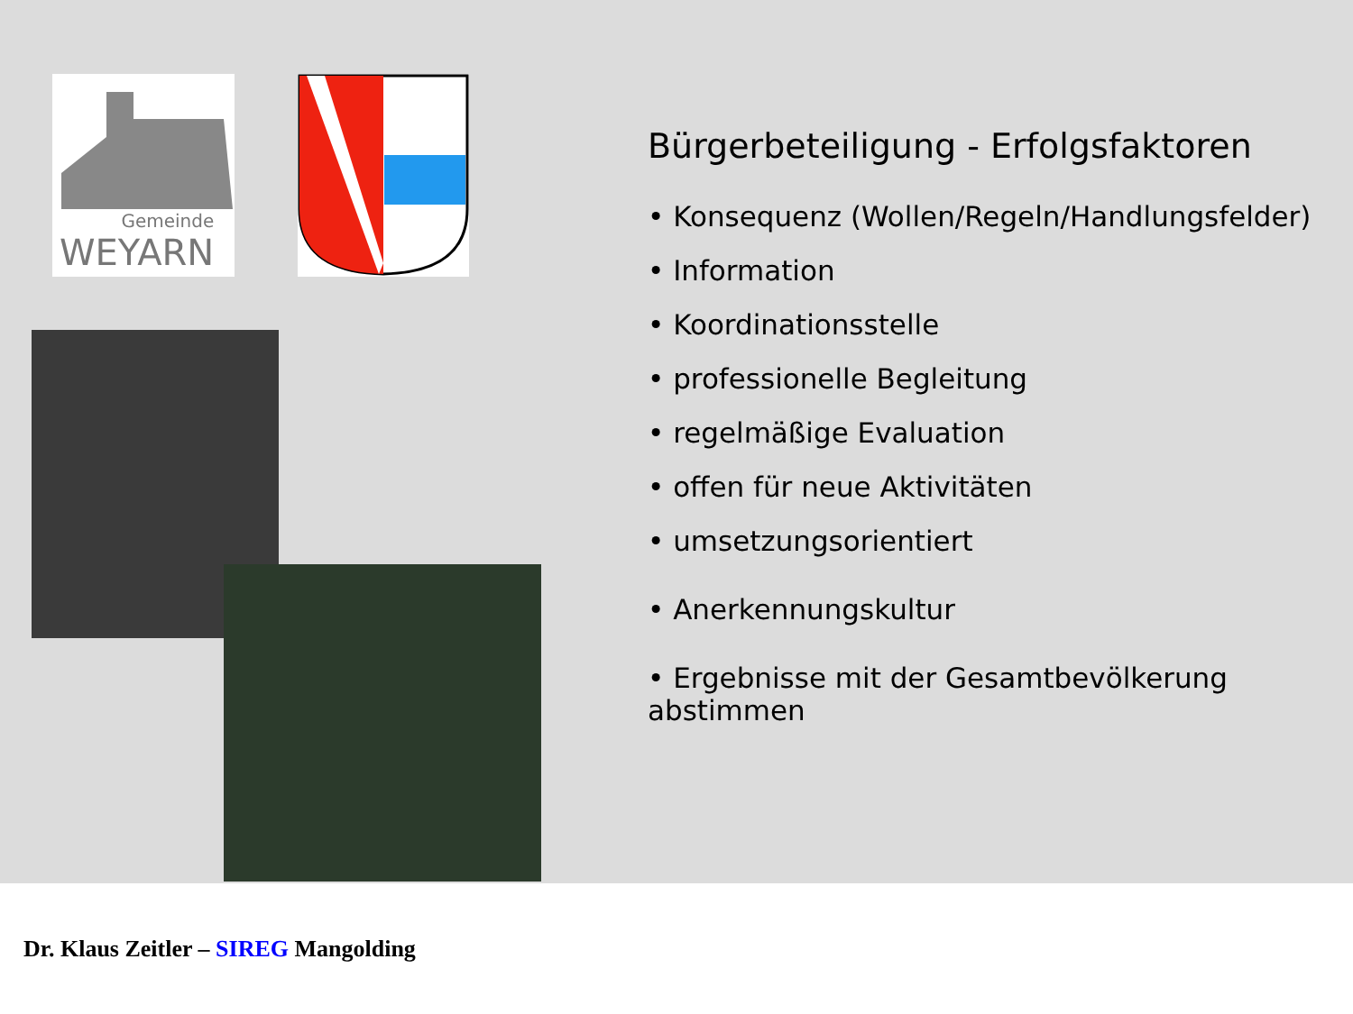Gemeinde
WEYARN
Bürgerbeteiligung - Erfolgsfaktoren
• Konsequenz (Wollen/Regeln/Handlungsfelder)
• Information
• Koordinationsstelle
• professionelle Begleitung
• regelmäßige Evaluation
• offen für neue Aktivitäten
• umsetzungsorientiert
• Anerkennungskultur
• Ergebnisse mit der Gesamtbevölkerung abstimmen
Dr. Klaus Zeitler – SIREG Mangolding